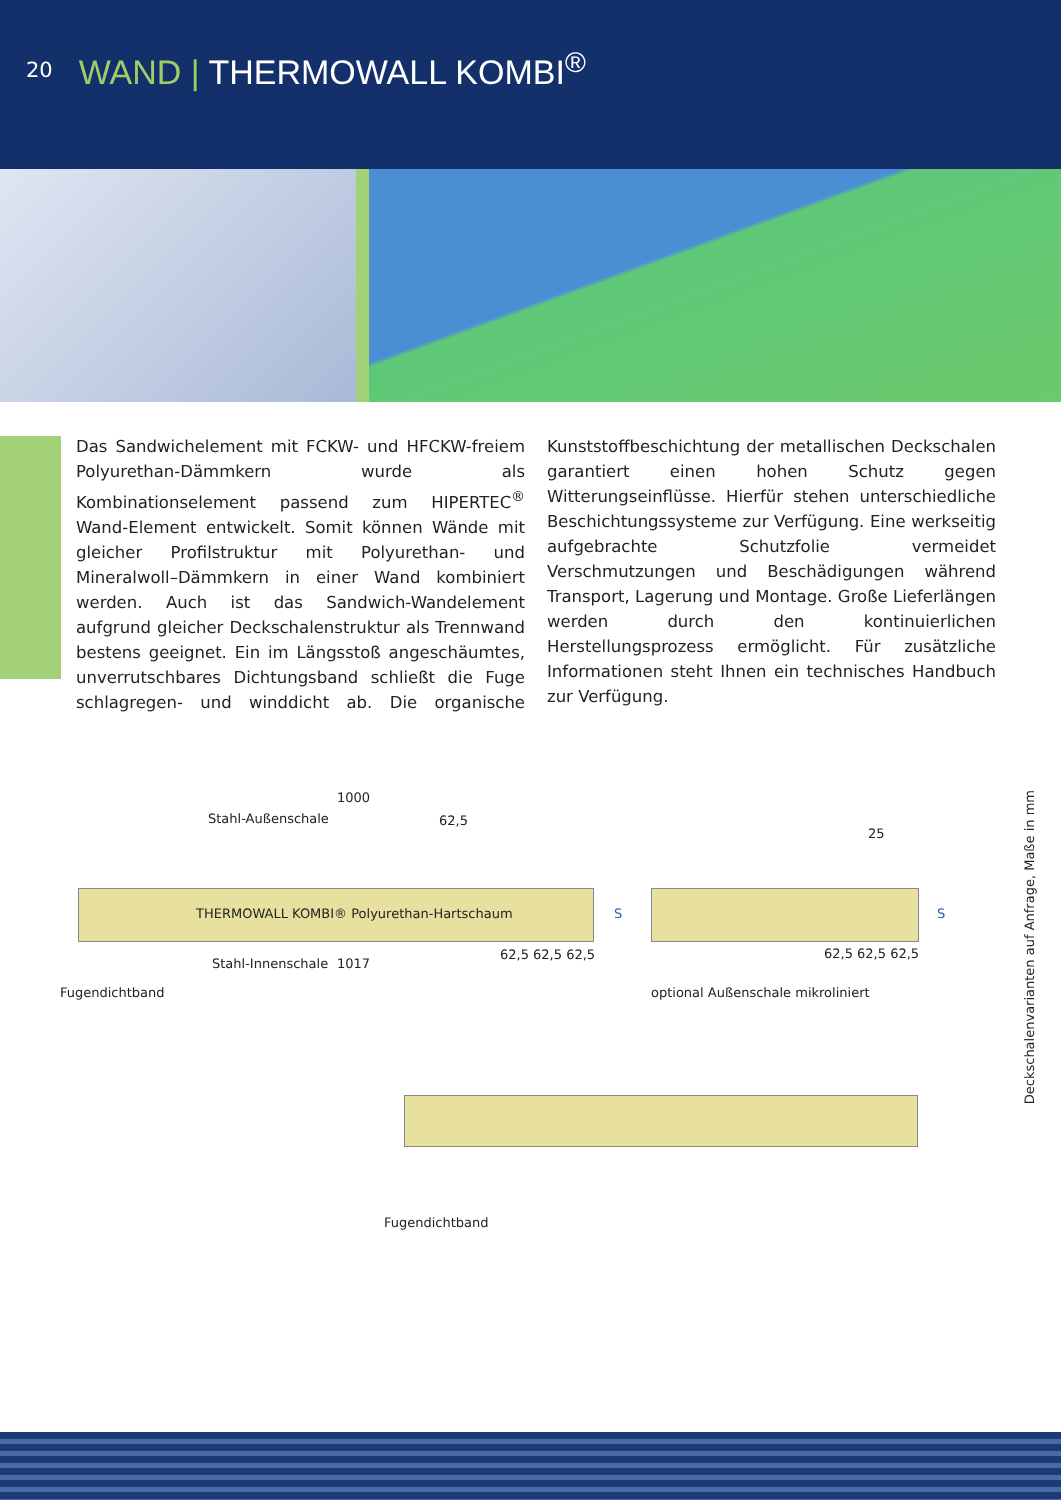20
WAND | THERMOWALL KOMBI<sup>®</sup>
Das Sandwichelement mit FCKW- und HFCKW-freiem Polyurethan-Dämmkern wurde als Kombinationselement passend zum HIPERTEC<sup>®</sup> Wand-Element entwickelt. Somit können Wände mit gleicher Profilstruktur mit Polyurethan- und Mineralwoll–Dämmkern in einer Wand kombiniert werden. Auch ist das Sandwich-Wandelement aufgrund gleicher Deckschalenstruktur als Trennwand bestens geeignet. Ein im Längsstoß angeschäumtes, unverrutschbares Dichtungsband schließt die Fuge schlagregen- und winddicht ab. Die organische Kunststoffbeschichtung der metallischen Deckschalen garantiert einen hohen Schutz gegen Witterungseinflüsse. Hierfür stehen unterschiedliche Beschichtungssysteme zur Verfügung. Eine werkseitig aufgebrachte Schutzfolie vermeidet Verschmutzungen und Beschädigungen während Transport, Lagerung und Montage. Große Lieferlängen werden durch den kontinuierlichen Herstellungsprozess ermöglicht. Für zusätzliche Informationen steht Ihnen ein technisches Handbuch zur Verfügung.
1000
Stahl-Außenschale 62,5
THERMOWALL KOMBI® Polyurethan-Hartschaum
S
Stahl-Innenschale 1017
62,5 62,5 62,5
Fugendichtband
25
S
62,5 62,5 62,5
optional Außenschale mikroliniert
Fugendichtband
Deckschalenvarianten auf Anfrage, Maße in mm